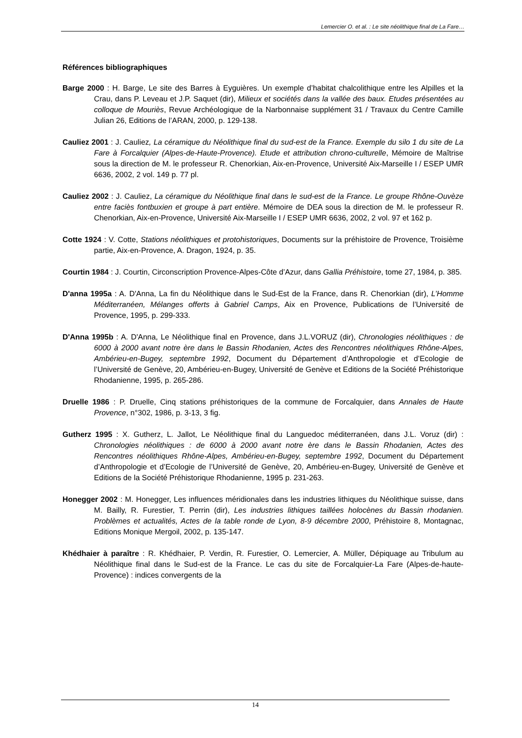Lemercier O. et al. : Le site néolithique final de La Fare…
Références bibliographiques
Barge 2000 : H. Barge, Le site des Barres à Eyguières. Un exemple d’habitat chalcolithique entre les Alpilles et la Crau, dans P. Leveau et J.P. Saquet (dir), Milieux et sociétés dans la vallée des baux. Etudes présentées au colloque de Mouriès, Revue Archéologique de la Narbonnaise supplément 31 / Travaux du Centre Camille Julian 26, Editions de l’ARAN, 2000, p. 129-138.
Cauliez 2001 : J. Cauliez, La céramique du Néolithique final du sud-est de la France. Exemple du silo 1 du site de La Fare à Forcalquier (Alpes-de-Haute-Provence). Etude et attribution chrono-culturelle, Mémoire de Maîtrise sous la direction de M. le professeur R. Chenorkian, Aix-en-Provence, Université Aix-Marseille I / ESEP UMR 6636, 2002, 2 vol. 149 p. 77 pl.
Cauliez 2002 : J. Cauliez, La céramique du Néolithique final dans le sud-est de la France. Le groupe Rhône-Ouvèze entre faciès fontbuxien et groupe à part entière. Mémoire de DEA sous la direction de M. le professeur R. Chenorkian, Aix-en-Provence, Université Aix-Marseille I / ESEP UMR 6636, 2002, 2 vol. 97 et 162 p.
Cotte 1924 : V. Cotte, Stations néolithiques et protohistoriques, Documents sur la préhistoire de Provence, Troisième partie, Aix-en-Provence, A. Dragon, 1924, p. 35.
Courtin 1984 : J. Courtin, Circonscription Provence-Alpes-Côte d’Azur, dans Gallia Préhistoire, tome 27, 1984, p. 385.
D'anna 1995a : A. D'Anna, La fin du Néolithique dans le Sud-Est de la France, dans R. Chenorkian (dir), L’Homme Méditerranéen, Mélanges offerts à Gabriel Camps, Aix en Provence, Publications de l’Université de Provence, 1995, p. 299-333.
D'Anna 1995b : A. D'Anna, Le Néolithique final en Provence, dans J.L.VORUZ (dir), Chronologies néolithiques : de 6000 à 2000 avant notre ère dans le Bassin Rhodanien, Actes des Rencontres néolithiques Rhône-Alpes, Ambérieu-en-Bugey, septembre 1992, Document du Département d’Anthropologie et d’Ecologie de l’Université de Genève, 20, Ambérieu-en-Bugey, Université de Genève et Editions de la Société Préhistorique Rhodanienne, 1995, p. 265-286.
Druelle 1986 : P. Druelle, Cinq stations préhistoriques de la commune de Forcalquier, dans Annales de Haute Provence, n°302, 1986, p. 3-13, 3 fig.
Gutherz 1995 : X. Gutherz, L. Jallot, Le Néolithique final du Languedoc méditerranéen, dans J.L. Voruz (dir) : Chronologies néolithiques : de 6000 à 2000 avant notre ère dans le Bassin Rhodanien, Actes des Rencontres néolithiques Rhône-Alpes, Ambérieu-en-Bugey, septembre 1992, Document du Département d’Anthropologie et d’Ecologie de l’Université de Genève, 20, Ambérieu-en-Bugey, Université de Genève et Editions de la Société Préhistorique Rhodanienne, 1995 p. 231-263.
Honegger 2002 : M. Honegger, Les influences méridionales dans les industries lithiques du Néolithique suisse, dans M. Bailly, R. Furestier, T. Perrin (dir), Les industries lithiques taillées holocènes du Bassin rhodanien. Problèmes et actualités, Actes de la table ronde de Lyon, 8-9 décembre 2000, Préhistoire 8, Montagnac, Editions Monique Mergoil, 2002, p. 135-147.
Khédhaier à paraître : R. Khédhaier, P. Verdin, R. Furestier, O. Lemercier, A. Müller, Dépiquage au Tribulum au Néolithique final dans le Sud-est de la France. Le cas du site de Forcalquier-La Fare (Alpes-de-haute-Provence) : indices convergents de la
14